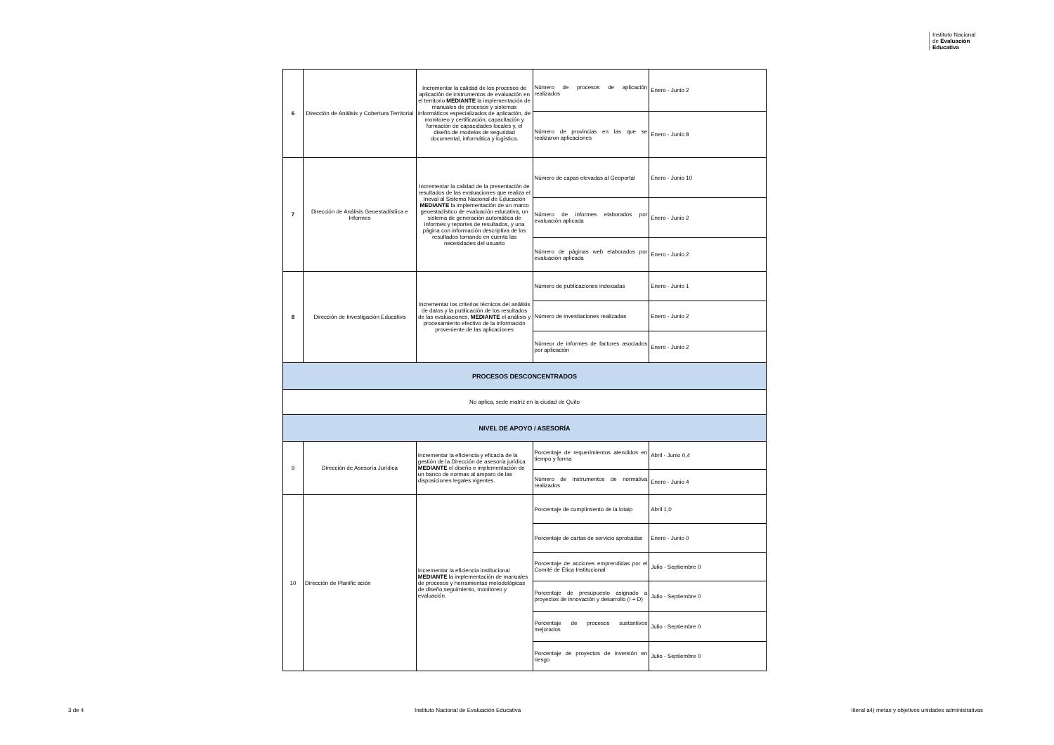Instituto Nacional
de Evaluación
Educativa
| 6 | Dirección de Análisis y Cobertura Territorial | Incrementar la calidad de los procesos de aplicación de instrumentos de evaluación en el territorio MEDIANTE la implementación de manuales de procesos y sistemas informáticos especializados de aplicación, de monitoreo y certificación, capacitación y formación de capacidades locales y, el diseño de modelos de seguridad documental, informática y logística. | Número de procesos de aplicación realizados | Enero - Junio 2 |
| | | | Número de provincias en las que se realizaron aplicaciones | Enero - Junio 8 |
| 7 | Dirección de Análisis Geoestadístiica e Informes | Incrementar la calidad de la presentación de resultados de las evaluaciones que realiza el Ineval al Sistema Nacional de Educación MEDIANTE la implementación de un marco geoestadístico de evaluación educativa, un sistema de generación automática de informes y reportes de resultados, y una página con información descriptiva de los resultados tomando en cuenta las necesidades del usuario | Número de capas elevadas al Geoportal | Enero - Junio 10 |
| | | | Número de informes elaborados por evaluación aplicada | Enero - Junio 2 |
| | | | Número de páginas web elaborados por evaluación aplicada | Enero - Junio 2 |
| 8 | Dirección de Investigación Educativa | Incrementar los criterios técnicos del análisis de datos y la publicación de los resultados de las evaluaciones, MEDIANTE el análisis y procesamiento efectivo de la información proveniente de las aplicaciones | Número de publicaciones indexadas | Enero - Junio 1 |
| | | | Número de investiaciones realizadas | Enero - Junio 2 |
| | | | Númeor de informes de factores asociados por aplicación | Enero - Junio 2 |
| PROCESOS DESCONCENTRADOS | | | | |
| No aplica, sede matriz en la ciudad de Quito | | | | |
| NIVEL DE APOYO / ASESORÍA | | | | |
| 9 | Dirección de Asesoría Jurídica | Incrementar la eficiencia y eficacia de la gestión de la Dirección de asesoría jurídica MEDIANTE el diseño e implementación de un banco de normas al amparo de las disposiciones legales vigentes. | Porcentaje de requerimientos atendidos en tiempo y forma | Abril - Junio 0,4 |
| | | | Número de instrumentos de normativa realizados | Enero - Junio 4 |
| 10 | Dirección de Planific ación | Incrementar la eficiencia institucional MEDIANTE la implementación de manuales de procesos y herramientas metodológicas de diseño,seguimiento, monitoreo y evaluación. | Porcentaje de cumplimiento de la lotaip | Abril 1,0 |
| | | | Porcentaje de cartas de servicio aprobadas | Enero - Junio 0 |
| | | | Porcentaje de acciones emprendidas por el Comité de Ética Institucional | Julio - Septiembre 0 |
| | | | Porcentaje de presupuesto asignado a proyectos de innovación y desarrollo (I + D) | Julio - Septiembre 0 |
| | | | Porcentaje de procesos sustantivos mejorados | Julio - Septiembre 0 |
| | | | Porcentaje de proyectos de inversión en riesgo | Julio - Septiembre 0 |
3 de 4 Instituto Nacional de Evaluación Educativa literal a4) metas y objetivos unidades administrativas